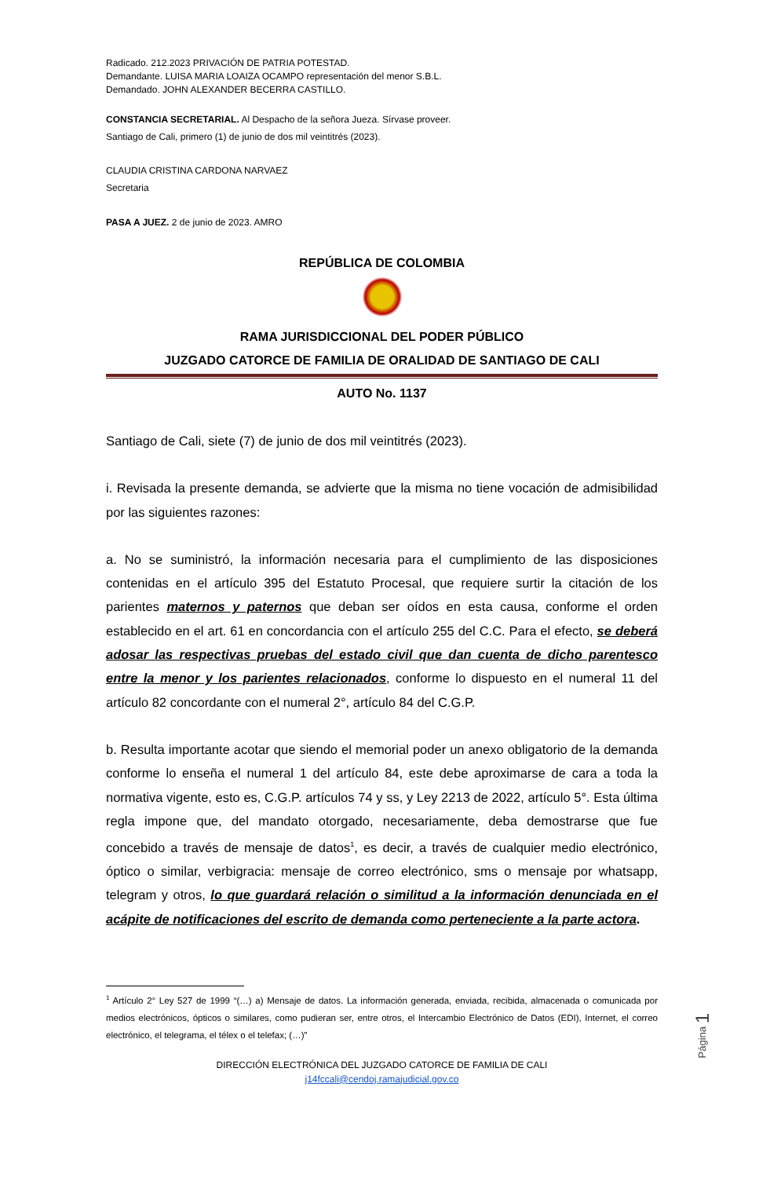Radicado. 212.2023 PRIVACIÓN DE PATRIA POTESTAD.
Demandante. LUISA MARIA LOAIZA OCAMPO representación del menor S.B.L.
Demandado. JOHN ALEXANDER BECERRA CASTILLO.
CONSTANCIA SECRETARIAL. Al Despacho de la señora Jueza. Sírvase proveer.
Santiago de Cali, primero (1) de junio de dos mil veintitrés (2023).
CLAUDIA CRISTINA CARDONA NARVAEZ
Secretaria
PASA A JUEZ. 2 de junio de 2023. AMRO
REPÚBLICA DE COLOMBIA
RAMA JURISDICCIONAL DEL PODER PÚBLICO
JUZGADO CATORCE DE FAMILIA DE ORALIDAD DE SANTIAGO DE CALI
AUTO No. 1137
Santiago de Cali, siete (7) de junio de dos mil veintitrés (2023).
i. Revisada la presente demanda, se advierte que la misma no tiene vocación de admisibilidad por las siguientes razones:
a. No se suministró, la información necesaria para el cumplimiento de las disposiciones contenidas en el artículo 395 del Estatuto Procesal, que requiere surtir la citación de los parientes maternos y paternos que deban ser oídos en esta causa, conforme el orden establecido en el art. 61 en concordancia con el artículo 255 del C.C. Para el efecto, se deberá adosar las respectivas pruebas del estado civil que dan cuenta de dicho parentesco entre la menor y los parientes relacionados, conforme lo dispuesto en el numeral 11 del artículo 82 concordante con el numeral 2°, artículo 84 del C.G.P.
b. Resulta importante acotar que siendo el memorial poder un anexo obligatorio de la demanda conforme lo enseña el numeral 1 del artículo 84, este debe aproximarse de cara a toda la normativa vigente, esto es, C.G.P. artículos 74 y ss, y Ley 2213 de 2022, artículo 5°. Esta última regla impone que, del mandato otorgado, necesariamente, deba demostrarse que fue concebido a través de mensaje de datos<sup>1</sup>, es decir, a través de cualquier medio electrónico, óptico o similar, verbigracia: mensaje de correo electrónico, sms o mensaje por whatsapp, telegram y otros, lo que guardará relación o similitud a la información denunciada en el acápite de notificaciones del escrito de demanda como perteneciente a la parte actora.
<sup>1</sup> Artículo 2° Ley 527 de 1999 “(…) a) Mensaje de datos. La información generada, enviada, recibida, almacenada o comunicada por medios electrónicos, ópticos o similares, como pudieran ser, entre otros, el Intercambio Electrónico de Datos (EDI), Internet, el correo electrónico, el telegrama, el télex o el telefax; (…)”
DIRECCIÓN ELECTRÓNICA DEL JUZGADO CATORCE DE FAMILIA DE CALI
j14fccali@cendoj.ramajudicial.gov.co
Página 1